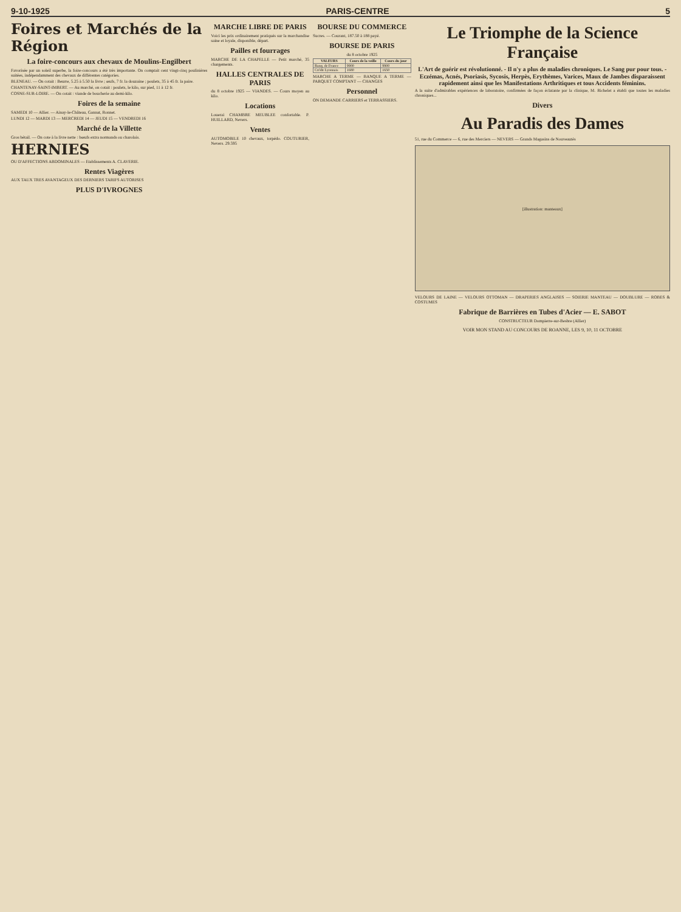9-10-1925 PARIS-CENTRE 5
Foires et Marchés de la Région
La foire-concours aux chevaux de Moulins-Engilbert
Favorisée par un soleil superbe, la foire-concours a été très importante. On comptait cent vingt-cinq poulinières suitées, indépendamment des chevaux de différentes catégories.
BLENEAU. — On cotait : Beurre, 5.25 à 5.50 la livre ; œufs, 7 fr. la douzaine ; poulets, 35 à 45 fr. la paire.
CHANTENAY-SAINT-IMBERT. — Au marché, on cotait : poulets, le kilo, sur pied, 11 à 12 fr.
COSNE-SUR-LOIRE. — On cotait : viande de boucherie au demi-kilo.
Foires de la semaine
SAMEDI 10 — Allier. — Ainay-le-Château, Gannat, Ronnet.
LUNDI 12 — MARDI 13 — MERCREDI 14 — JEUDI 15 — VENDREDI 16
Marché de la Villette
Gros bétail. — On cote à la livre nette : bœufs extra normands ou charolais.
HERNIES
OU D'AFFECTIONS ABDOMINALES — Etablissements A. CLAVERIE.
Rentes Viagères
AUX TAUX TRES AVANTAGEUX DES DERNIERS TARIFS AUTORISES
PLUS D'IVROGNES
MARCHE LIBRE DE PARIS
Voici les prix ordinairement pratiqués sur la marchandise saine et loyale, disponible, départ.
Pailles et fourrages
MARCHE DE LA CHAPELLE — Petit marché, 35 chargements.
HALLES CENTRALES DE PARIS
du 8 octobre 1925 — VIANDES. — Cours moyen au kilo.
Locations
Louerai CHAMBRE MEUBLEE confortable. P. HUILLARD, Nevers.
Ventes
AUTOMOBILE 10 chevaux, torpédo. COUTURIER, Nevers. 29.595
BOURSE DU COMMERCE
Sucres. — Courant, 187.50 à 188 payé.
BOURSE DE PARIS
du 8 octobre 1925
| VALEURS | Cours de la veille | Cours du jour |
| --- | --- | --- |
| Banq. de France | 9900 | 9900 |
| Crédit Lyonnais | 1680 | 1650 |
MARCHE A TERME — BANQUE A TERME — PARQUET COMPTANT — CHANGES
Personnel
ON DEMANDE CARRIERS et TERRASSIERS.
Le Triomphe de la Science Française
L'Art de guérir est révolutionné. - Il n'y a plus de maladies chroniques. Le Sang pur pour tous. - Eczémas, Acnés, Psoriasis, Sycosis, Herpès, Erythèmes, Varices, Maux de Jambes disparaissent rapidement ainsi que les Manifestations Arthritiques et tous Accidents féminins.
A la suite d'admirables expériences de laboratoire, confirmées de façon éclatante par la clinique, M. Richelet a établi que toutes les maladies chroniques...
Divers
Au Paradis des Dames
51, rue du Commerce — 6, rue des Merciers — NEVERS — Grands Magasins de Nouveautés
[illustration: manteaux]
VELOURS DE LAINE — VELOURS OTTOMAN — DRAPERIES ANGLAISES — SOIERIE MANTEAU — DOUBLURE — ROBES & COSTUMES
Fabrique de Barrières en Tubes d'Acier — E. SABOT
CONSTRUCTEUR Dompierre-sur-Besbre (Allier)
VOIR MON STAND AU CONCOURS DE ROANNE, LES 9, 10, 11 OCTOBRE